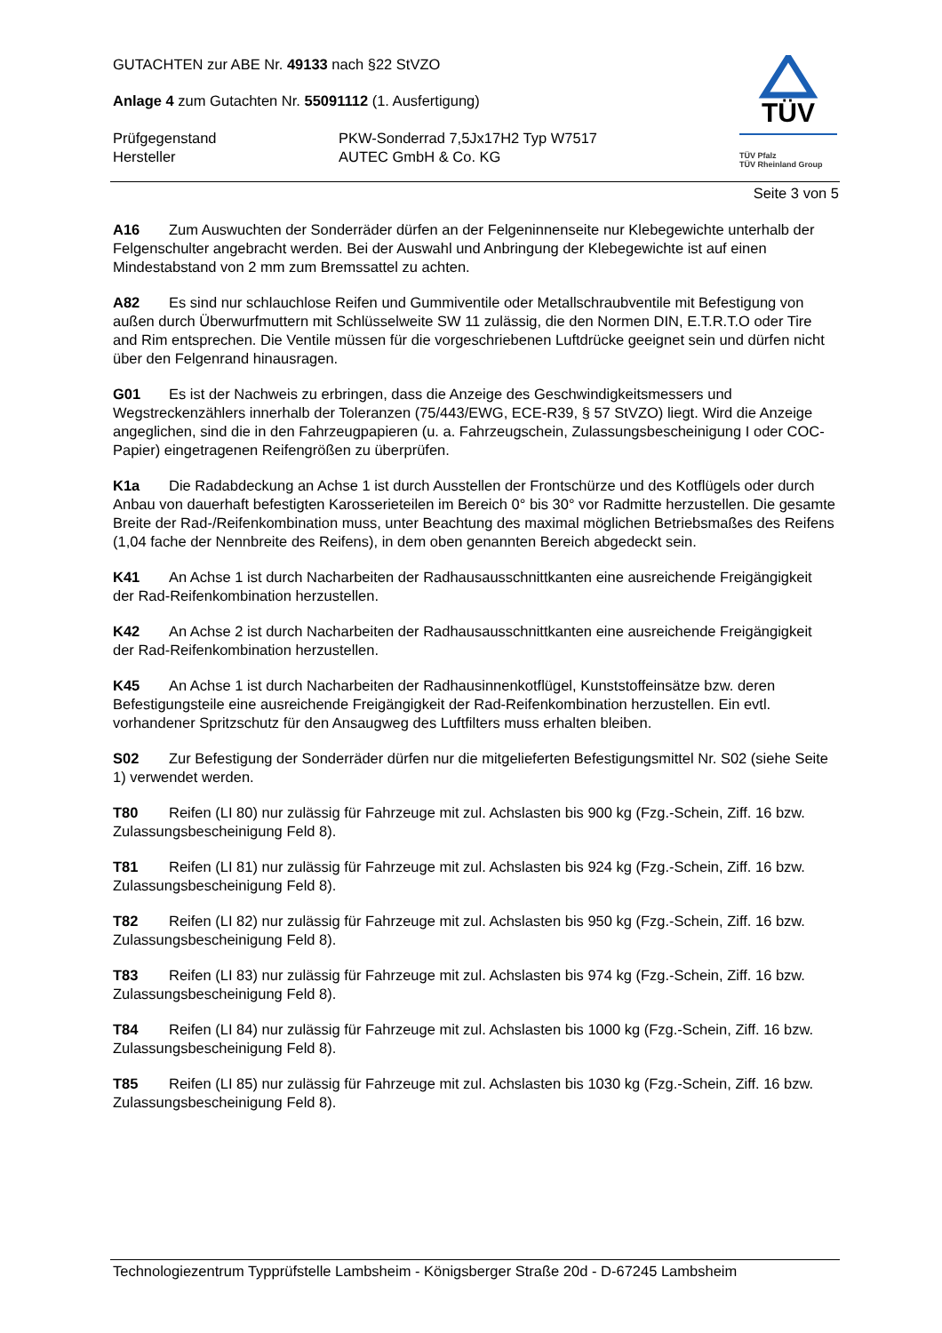GUTACHTEN zur ABE Nr. 49133 nach §22 StVZO
Anlage 4 zum Gutachten Nr. 55091112 (1. Ausfertigung)
Prüfgegenstand
Hersteller
PKW-Sonderrad 7,5Jx17H2 Typ W7517
AUTEC GmbH & Co. KG
TÜV
TÜV Pfalz
TÜV Rheinland Group
Seite 3 von 5
A16 Zum Auswuchten der Sonderräder dürfen an der Felgeninnenseite nur Klebegewichte unterhalb der Felgenschulter angebracht werden. Bei der Auswahl und Anbringung der Klebegewichte ist auf einen Mindestabstand von 2 mm zum Bremssattel zu achten.
A82 Es sind nur schlauchlose Reifen und Gummiventile oder Metallschraubventile mit Befestigung von außen durch Überwurfmuttern mit Schlüsselweite SW 11 zulässig, die den Normen DIN, E.T.R.T.O oder Tire and Rim entsprechen. Die Ventile müssen für die vorgeschriebenen Luftdrücke geeignet sein und dürfen nicht über den Felgenrand hinausragen.
G01 Es ist der Nachweis zu erbringen, dass die Anzeige des Geschwindigkeitsmessers und Wegstreckenzählers innerhalb der Toleranzen (75/443/EWG, ECE-R39, § 57 StVZO) liegt. Wird die Anzeige angeglichen, sind die in den Fahrzeugpapieren (u. a. Fahrzeugschein, Zulassungsbescheinigung I oder COC-Papier) eingetragenen Reifengrößen zu überprüfen.
K1a Die Radabdeckung an Achse 1 ist durch Ausstellen der Frontschürze und des Kotflügels oder durch Anbau von dauerhaft befestigten Karosserieteilen im Bereich 0° bis 30° vor Radmitte herzustellen. Die gesamte Breite der Rad-/Reifenkombination muss, unter Beachtung des maximal möglichen Betriebsmaßes des Reifens (1,04 fache der Nennbreite des Reifens), in dem oben genannten Bereich abgedeckt sein.
K41 An Achse 1 ist durch Nacharbeiten der Radhausausschnittkanten eine ausreichende Freigängigkeit der Rad-Reifenkombination herzustellen.
K42 An Achse 2 ist durch Nacharbeiten der Radhausausschnittkanten eine ausreichende Freigängigkeit der Rad-Reifenkombination herzustellen.
K45 An Achse 1 ist durch Nacharbeiten der Radhausinnenkotflügel, Kunststoffeinsätze bzw. deren Befestigungsteile eine ausreichende Freigängigkeit der Rad-Reifenkombination herzustellen. Ein evtl. vorhandener Spritzschutz für den Ansaugweg des Luftfilters muss erhalten bleiben.
S02 Zur Befestigung der Sonderräder dürfen nur die mitgelieferten Befestigungsmittel Nr. S02 (siehe Seite 1) verwendet werden.
T80 Reifen (LI 80) nur zulässig für Fahrzeuge mit zul. Achslasten bis 900 kg (Fzg.-Schein, Ziff. 16 bzw. Zulassungsbescheinigung Feld 8).
T81 Reifen (LI 81) nur zulässig für Fahrzeuge mit zul. Achslasten bis 924 kg (Fzg.-Schein, Ziff. 16 bzw. Zulassungsbescheinigung Feld 8).
T82 Reifen (LI 82) nur zulässig für Fahrzeuge mit zul. Achslasten bis 950 kg (Fzg.-Schein, Ziff. 16 bzw. Zulassungsbescheinigung Feld 8).
T83 Reifen (LI 83) nur zulässig für Fahrzeuge mit zul. Achslasten bis 974 kg (Fzg.-Schein, Ziff. 16 bzw. Zulassungsbescheinigung Feld 8).
T84 Reifen (LI 84) nur zulässig für Fahrzeuge mit zul. Achslasten bis 1000 kg (Fzg.-Schein, Ziff. 16 bzw. Zulassungsbescheinigung Feld 8).
T85 Reifen (LI 85) nur zulässig für Fahrzeuge mit zul. Achslasten bis 1030 kg (Fzg.-Schein, Ziff. 16 bzw. Zulassungsbescheinigung Feld 8).
Technologiezentrum Typprüfstelle Lambsheim - Königsberger Straße 20d - D-67245 Lambsheim